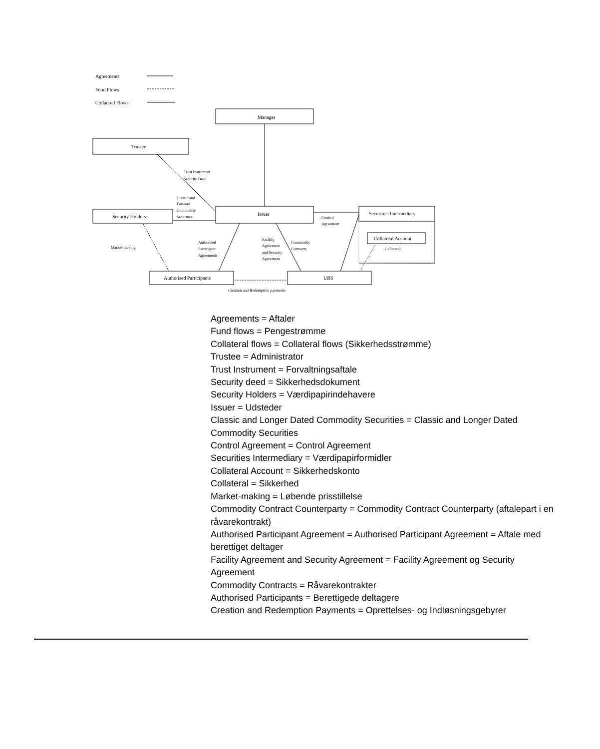Agreements
Fund Flows
Collateral Flows
Manager
Trustee
Trust Instrument
Security Deed
Classic and
Forward
Commodity
Securities
Issuer
Security Holders
Control
Agreement
Securities Intermediary
Collateral Account
Collateral
Market-making
Authorised
Participant
Agreements
Facility
Agreement
and Security
Agreement
Commodity
Contracts
Authorised Participants
UBS
Creation and Redemption payments
Agreements = Aftaler
Fund flows = Pengestrømme
Collateral flows = Collateral flows (Sikkerhedsstrømme)
Trustee = Administrator
Trust Instrument = Forvaltningsaftale
Security deed = Sikkerhedsdokument
Security Holders = Værdipapirindehavere
Issuer = Udsteder
Classic and Longer Dated Commodity Securities = Classic and Longer Dated Commodity Securities
Control Agreement = Control Agreement
Securities Intermediary = Værdipapirformidler
Collateral Account = Sikkerhedskonto
Collateral = Sikkerhed
Market-making = Løbende prisstillelse
Commodity Contract Counterparty = Commodity Contract Counterparty (aftalepart i en råvarekontrakt)
Authorised Participant Agreement = Authorised Participant Agreement = Aftale med berettiget deltager
Facility Agreement and Security Agreement = Facility Agreement og Security Agreement
Commodity Contracts = Råvarekontrakter
Authorised Participants = Berettigede deltagere
Creation and Redemption Payments = Oprettelses- og Indløsningsgebyrer